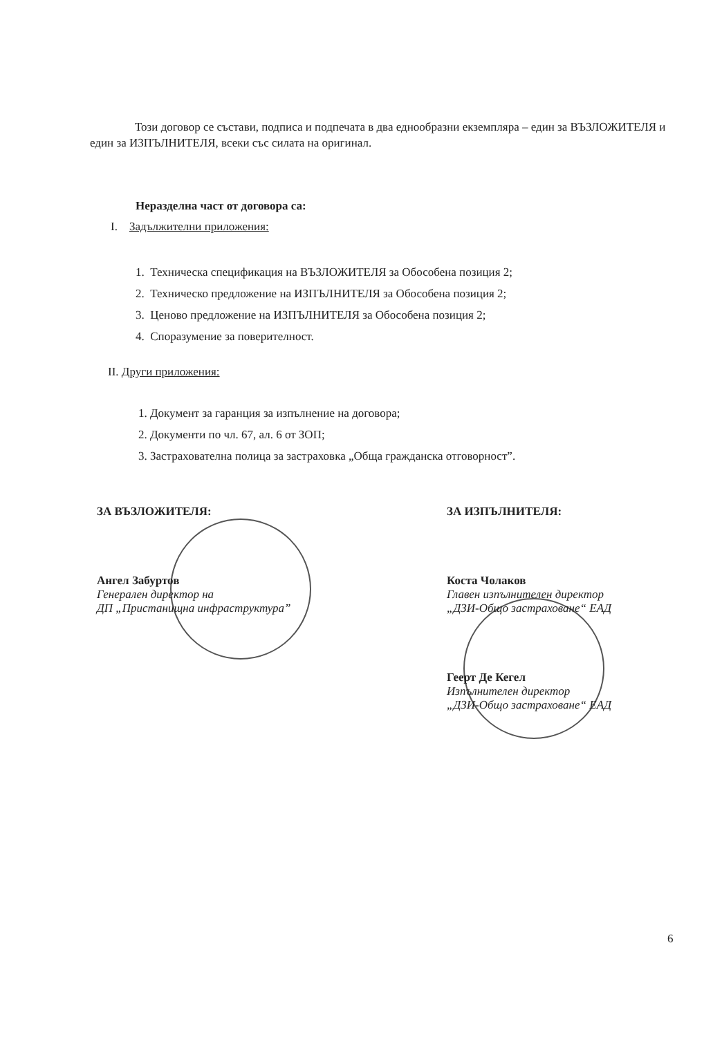Този договор се състави, подписа и подпечата в два еднообразни екземпляра – един за ВЪЗЛОЖИТЕЛЯ и един за ИЗПЪЛНИТЕЛЯ, всеки със силата на оригинал.
Неразделна част от договора са:
I. Задължителни приложения:
1. Техническа спецификация на ВЪЗЛОЖИТЕЛЯ за Обособена позиция 2;
2. Техническо предложение на ИЗПЪЛНИТЕЛЯ за Обособена позиция 2;
3. Ценово предложение на ИЗПЪЛНИТЕЛЯ за Обособена позиция 2;
4. Споразумение за поверителност.
II. Други приложения:
1. Документ за гаранция за изпълнение на договора;
2. Документи по чл. 67, ал. 6 от ЗОП;
3. Застрахователна полица за застраховка „Обща гражданска отговорност”.
ЗА ВЪЗЛОЖИТЕЛЯ:
Ангел Забуртов
Генерален директор на
ДП „Пристанищна инфраструктура”
ЗА ИЗПЪЛНИТЕЛЯ:
Коста Чолаков
Главен изпълнителен директор
„ДЗИ-Общо застраховане“ ЕАД
Геерт Де Кегел
Изпълнителен директор
„ДЗИ-Общо застраховане“ ЕАД
6